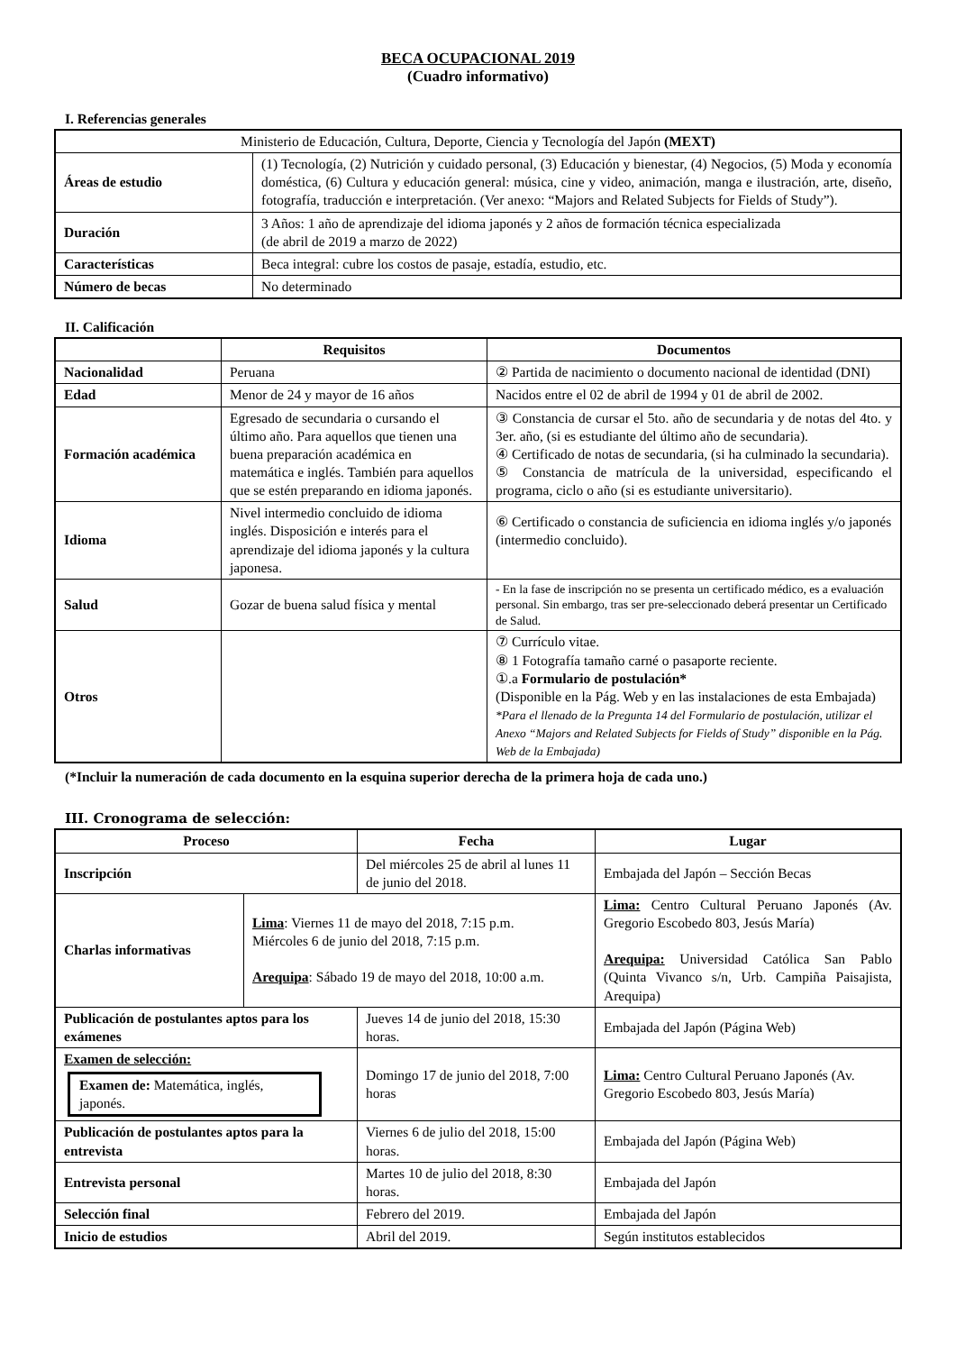BECA OCUPACIONAL 2019
(Cuadro informativo)
I. Referencias generales
| Ministerio de Educación, Cultura, Deporte, Ciencia y Tecnología del Japón (MEXT) | |
| Áreas de estudio | (1) Tecnología, (2) Nutrición y cuidado personal, (3) Educación y bienestar, (4) Negocios, (5) Moda y economía doméstica, (6) Cultura y educación general: música, cine y video, animación, manga e ilustración, arte, diseño, fotografía, traducción e interpretación. (Ver anexo: “Majors and Related Subjects for Fields of Study”). |
| Duración | 3 Años: 1 año de aprendizaje del idioma japonés y 2 años de formación técnica especializada (de abril de 2019 a marzo de 2022) |
| Características | Beca integral: cubre los costos de pasaje, estadía, estudio, etc. |
| Número de becas | No determinado |
II. Calificación
| | Requisitos | Documentos |
| --- | --- | --- |
| Nacionalidad | Peruana | ② Partida de nacimiento o documento nacional de identidad (DNI) |
| Edad | Menor de 24 y mayor de 16 años | Nacidos entre el 02 de abril de 1994 y 01 de abril de 2002. |
| Formación académica | Egresado de secundaria o cursando el último año. Para aquellos que tienen una buena preparación académica en matemática e inglés. También para aquellos que se estén preparando en idioma japonés. | ③ Constancia de cursar el 5to. año de secundaria y de notas del 4to. y 3er. año, (si es estudiante del último año de secundaria). ④ Certificado de notas de secundaria, (si ha culminado la secundaria). ⑤ Constancia de matrícula de la universidad, especificando el programa, ciclo o año (si es estudiante universitario). |
| Idioma | Nivel intermedio concluido de idioma inglés. Disposición e interés para el aprendizaje del idioma japonés y la cultura japonesa. | ⑥ Certificado o constancia de suficiencia en idioma inglés y/o japonés (intermedio concluido). |
| Salud | Gozar de buena salud física y mental | - En la fase de inscripción no se presenta un certificado médico, es a evaluación personal. Sin embargo, tras ser pre-seleccionado deberá presentar un Certificado de Salud. |
| Otros | | ⑦ Currículo vitae. ⑧ 1 Fotografía tamaño carné o pasaporte reciente. ①.a Formulario de postulación* (Disponible en la Pág. Web y en las instalaciones de esta Embajada) *Para el llenado de la Pregunta 14 del Formulario de postulación, utilizar el Anexo “Majors and Related Subjects for Fields of Study” disponible en la Pág. Web de la Embajada) |
(*Incluir la numeración de cada documento en la esquina superior derecha de la primera hoja de cada uno.)
III. Cronograma de selección:
| Proceso | | Fecha | Lugar |
| --- | --- | --- | --- |
| Inscripción | | Del miércoles 25 de abril al lunes 11 de junio del 2018. | Embajada del Japón – Sección Becas |
| Charlas informativas | Lima : Viernes 11 de mayo del 2018, 7:15 p.m. Miércoles 6 de junio del 2018, 7:15 p.m. Arequipa : Sábado 19 de mayo del 2018, 10:00 a.m. | | Lima: Centro Cultural Peruano Japonés (Av. Gregorio Escobedo 803, Jesús María) Arequipa: Universidad Católica San Pablo (Quinta Vivanco s/n, Urb. Campiña Paisajista, Arequipa) |
| Publicación de postulantes aptos para los exámenes | | Jueves 14 de junio del 2018, 15:30 horas. | Embajada del Japón (Página Web) |
| Examen de selección: Examen de: Matemática, inglés, japonés. | | Domingo 17 de junio del 2018, 7:00 horas | Lima: Centro Cultural Peruano Japonés (Av. Gregorio Escobedo 803, Jesús María) |
| Publicación de postulantes aptos para la entrevista | | Viernes 6 de julio del 2018, 15:00 horas. | Embajada del Japón (Página Web) |
| Entrevista personal | | Martes 10 de julio del 2018, 8:30 horas. | Embajada del Japón |
| Selección final | | Febrero del 2019. | Embajada del Japón |
| Inicio de estudios | | Abril del 2019. | Según institutos establecidos |